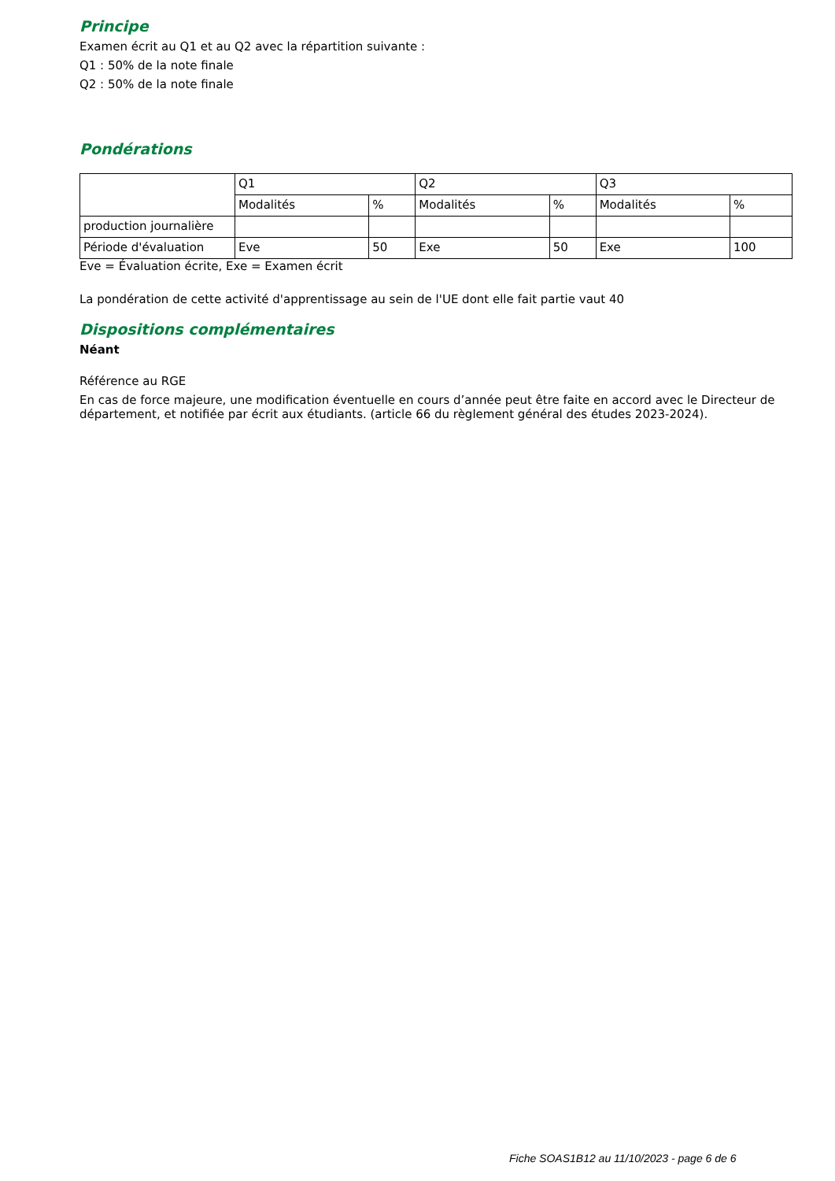Principe
Examen écrit au Q1 et au Q2 avec la répartition suivante :
Q1 : 50% de la note finale
Q2 : 50% de la note finale
Pondérations
| | Q1 | | Q2 | | Q3 | |
| | Modalités | % | Modalités | % | Modalités | % |
| production journalière | | | | | | |
| Période d'évaluation | Eve | 50 | Exe | 50 | Exe | 100 |
Eve = Évaluation écrite, Exe = Examen écrit
La pondération de cette activité d'apprentissage au sein de l'UE dont elle fait partie vaut 40
Dispositions complémentaires
Néant
Référence au RGE
En cas de force majeure, une modification éventuelle en cours d’année peut être faite en accord avec le Directeur de département, et notifiée par écrit aux étudiants. (article 66 du règlement général des études 2023-2024).
Fiche SOAS1B12 au 11/10/2023 - page 6 de 6